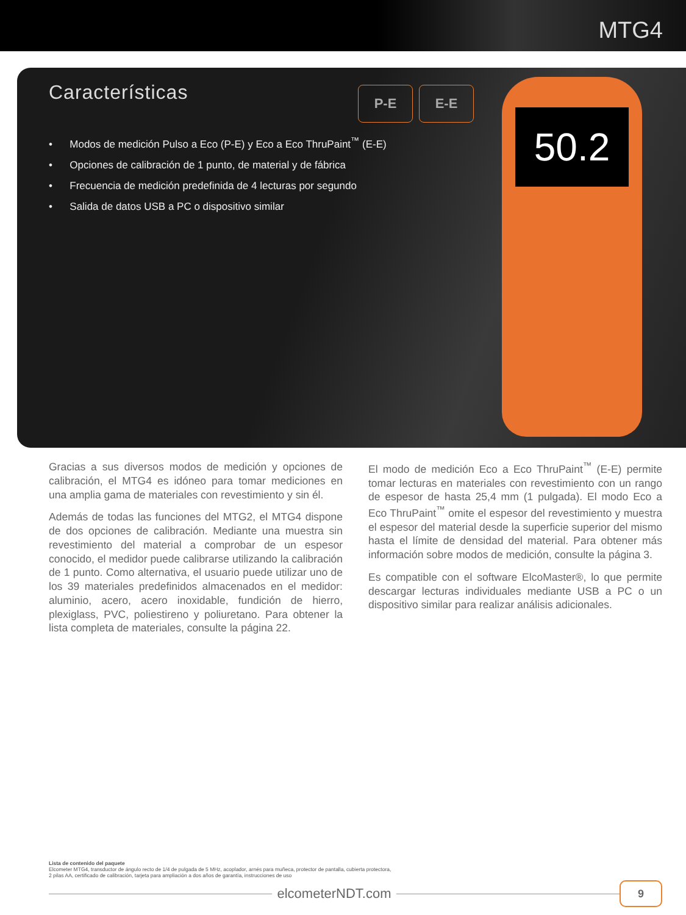MTG4
Características
P-E E-E
• Modos de medición Pulso a Eco (P-E) y Eco a Eco ThruPaint<sup>™</sup> (E-E)
• Opciones de calibración de 1 punto, de material y de fábrica
• Frecuencia de medición predefinida de 4 lecturas por segundo
• Salida de datos USB a PC o dispositivo similar
50.2
Gracias a sus diversos modos de medición y opciones de calibración, el MTG4 es idóneo para tomar mediciones en una amplia gama de materiales con revestimiento y sin él.
Además de todas las funciones del MTG2, el MTG4 dispone de dos opciones de calibración. Mediante una muestra sin revestimiento del material a comprobar de un espesor conocido, el medidor puede calibrarse utilizando la calibración de 1 punto. Como alternativa, el usuario puede utilizar uno de los 39 materiales predefinidos almacenados en el medidor: aluminio, acero, acero inoxidable, fundición de hierro, plexiglass, PVC, poliestireno y poliuretano. Para obtener la lista completa de materiales, consulte la página 22.
El modo de medición Eco a Eco ThruPaint<sup>™</sup> (E-E) permite tomar lecturas en materiales con revestimiento con un rango de espesor de hasta 25,4 mm (1 pulgada). El modo Eco a Eco ThruPaint<sup>™</sup> omite el espesor del revestimiento y muestra el espesor del material desde la superficie superior del mismo hasta el límite de densidad del material. Para obtener más información sobre modos de medición, consulte la página 3.
Es compatible con el software ElcoMaster®, lo que permite descargar lecturas individuales mediante USB a PC o un dispositivo similar para realizar análisis adicionales.
Lista de contenido del paquete
Elcometer MTG4, transductor de ángulo recto de 1/4 de pulgada de 5 MHz, acoplador, arnés para muñeca, protector de pantalla, cubierta protectora,
2 pilas AA, certificado de calibración, tarjeta para ampliación a dos años de garantía, instrucciones de uso
elcometerNDT.com
9